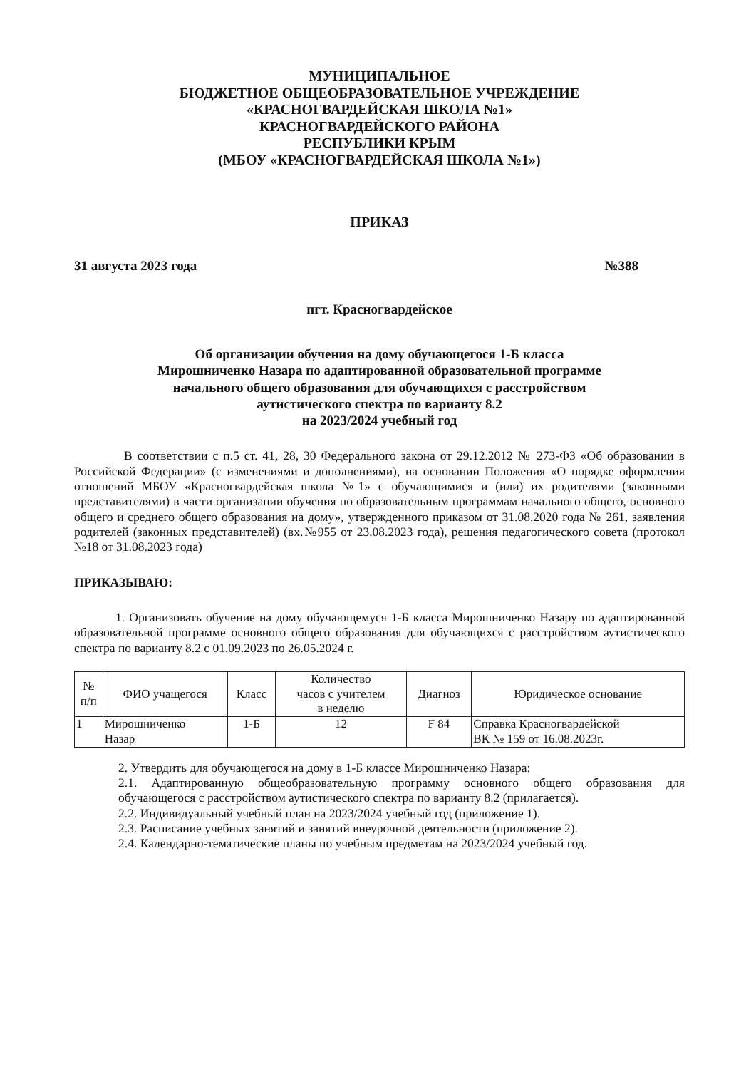МУНИЦИПАЛЬНОЕ
БЮДЖЕТНОЕ ОБЩЕОБРАЗОВАТЕЛЬНОЕ УЧРЕЖДЕНИЕ
«КРАСНОГВАРДЕЙСКАЯ ШКОЛА №1»
КРАСНОГВАРДЕЙСКОГО РАЙОНА
РЕСПУБЛИКИ КРЫМ
(МБОУ «КРАСНОГВАРДЕЙСКАЯ ШКОЛА №1»)
ПРИКАЗ
31 августа 2023 года №388
пгт. Красногвардейское
Об организации обучения на дому обучающегося 1-Б класса
Мирошниченко Назара по адаптированной образовательной программе
начального общего образования для обучающихся с расстройством
аутистического спектра по варианту 8.2
на 2023/2024 учебный год
В соответствии с п.5 ст. 41, 28, 30 Федерального закона от 29.12.2012 № 273-ФЗ «Об образовании в Российской Федерации» (с изменениями и дополнениями), на основании Положения «О порядке оформления отношений МБОУ «Красногвардейская школа №1» с обучающимися и (или) их родителями (законными представителями) в части организации обучения по образовательным программам начального общего, основного общего и среднего общего образования на дому», утвержденного приказом от 31.08.2020 года № 261, заявления родителей (законных представителей) (вх.№955 от 23.08.2023 года), решения педагогического совета (протокол №18 от 31.08.2023 года)
ПРИКАЗЫВАЮ:
1. Организовать обучение на дому обучающемуся 1-Б класса Мирошниченко Назару по адаптированной образовательной программе основного общего образования для обучающихся с расстройством аутистического спектра по варианту 8.2 с 01.09.2023 по 26.05.2024 г.
| № п/п | ФИО учащегося | Класс | Количество часов с учителем в неделю | Диагноз | Юридическое основание |
| --- | --- | --- | --- | --- | --- |
| 1 | Мирошниченко Назар | 1-Б | 12 | F 84 | Справка Красногвардейской ВК № 159 от 16.08.2023г. |
2. Утвердить для обучающегося на дому в 1-Б классе Мирошниченко Назара:
2.1. Адаптированную общеобразовательную программу основного общего образования для обучающегося с расстройством аутистического спектра по варианту 8.2 (прилагается).
2.2. Индивидуальный учебный план на 2023/2024 учебный год (приложение 1).
2.3. Расписание учебных занятий и занятий внеурочной деятельности (приложение 2).
2.4. Календарно-тематические планы по учебным предметам на 2023/2024 учебный год.